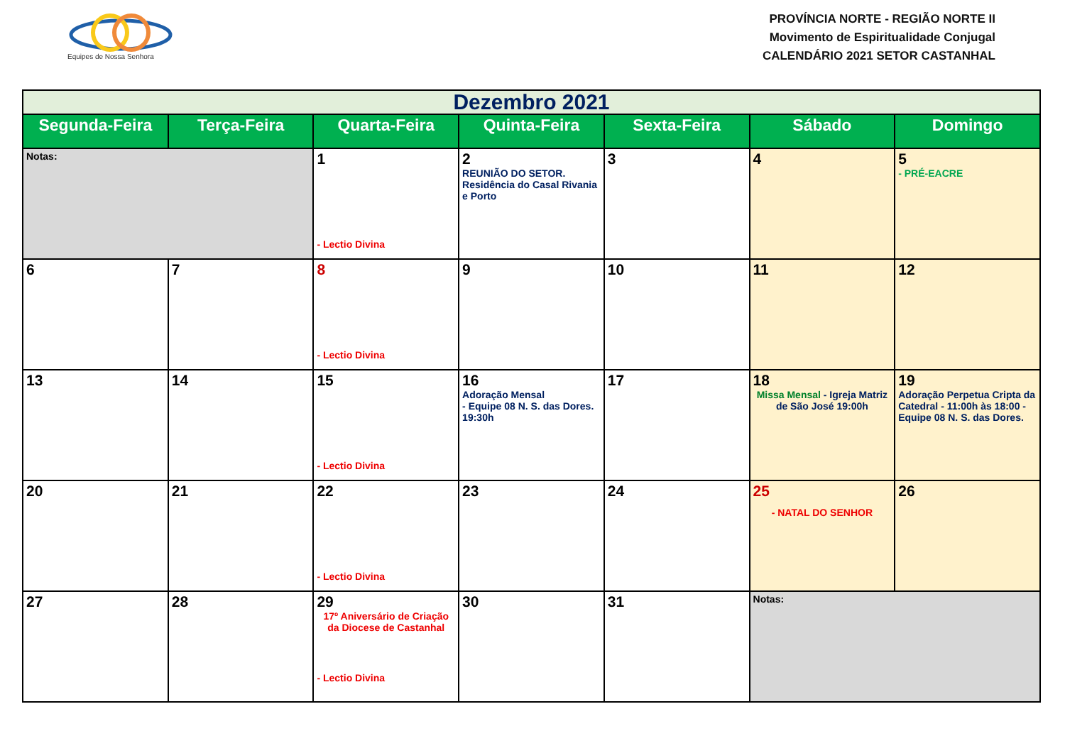Equipes de Nossa Senhora
PROVÍNCIA NORTE - REGIÃO NORTE II
Movimento de Espiritualidade Conjugal
CALENDÁRIO 2021 SETOR CASTANHAL
| Dezembro 2021 | | | | | | |
| --- | --- | --- | --- | --- | --- | --- |
| Segunda-Feira | Terça-Feira | Quarta-Feira | Quinta-Feira | Sexta-Feira | Sábado | Domingo |
| Notas: | | 1 - Lectio Divina | 2 REUNIÃO DO SETOR. Residência do Casal Rivania e Porto | 3 | 4 | 5 - PRÉ-EACRE |
| 6 | 7 | 8 - Lectio Divina | 9 | 10 | 11 | 12 |
| 13 | 14 | 15 - Lectio Divina | 16 Adoração Mensal - Equipe 08 N. S. das Dores. 19:30h | 17 | 18 Missa Mensal - Igreja Matriz de São José 19:00h | 19 Adoração Perpetua Cripta da Catedral - 11:00h às 18:00 - Equipe 08 N. S. das Dores. |
| 20 | 21 | 22 - Lectio Divina | 23 | 24 | 25 - NATAL DO SENHOR | 26 |
| 27 | 28 | 29 17º Aniversário de Criação da Diocese de Castanhal - Lectio Divina | 30 | 31 | Notas: | |